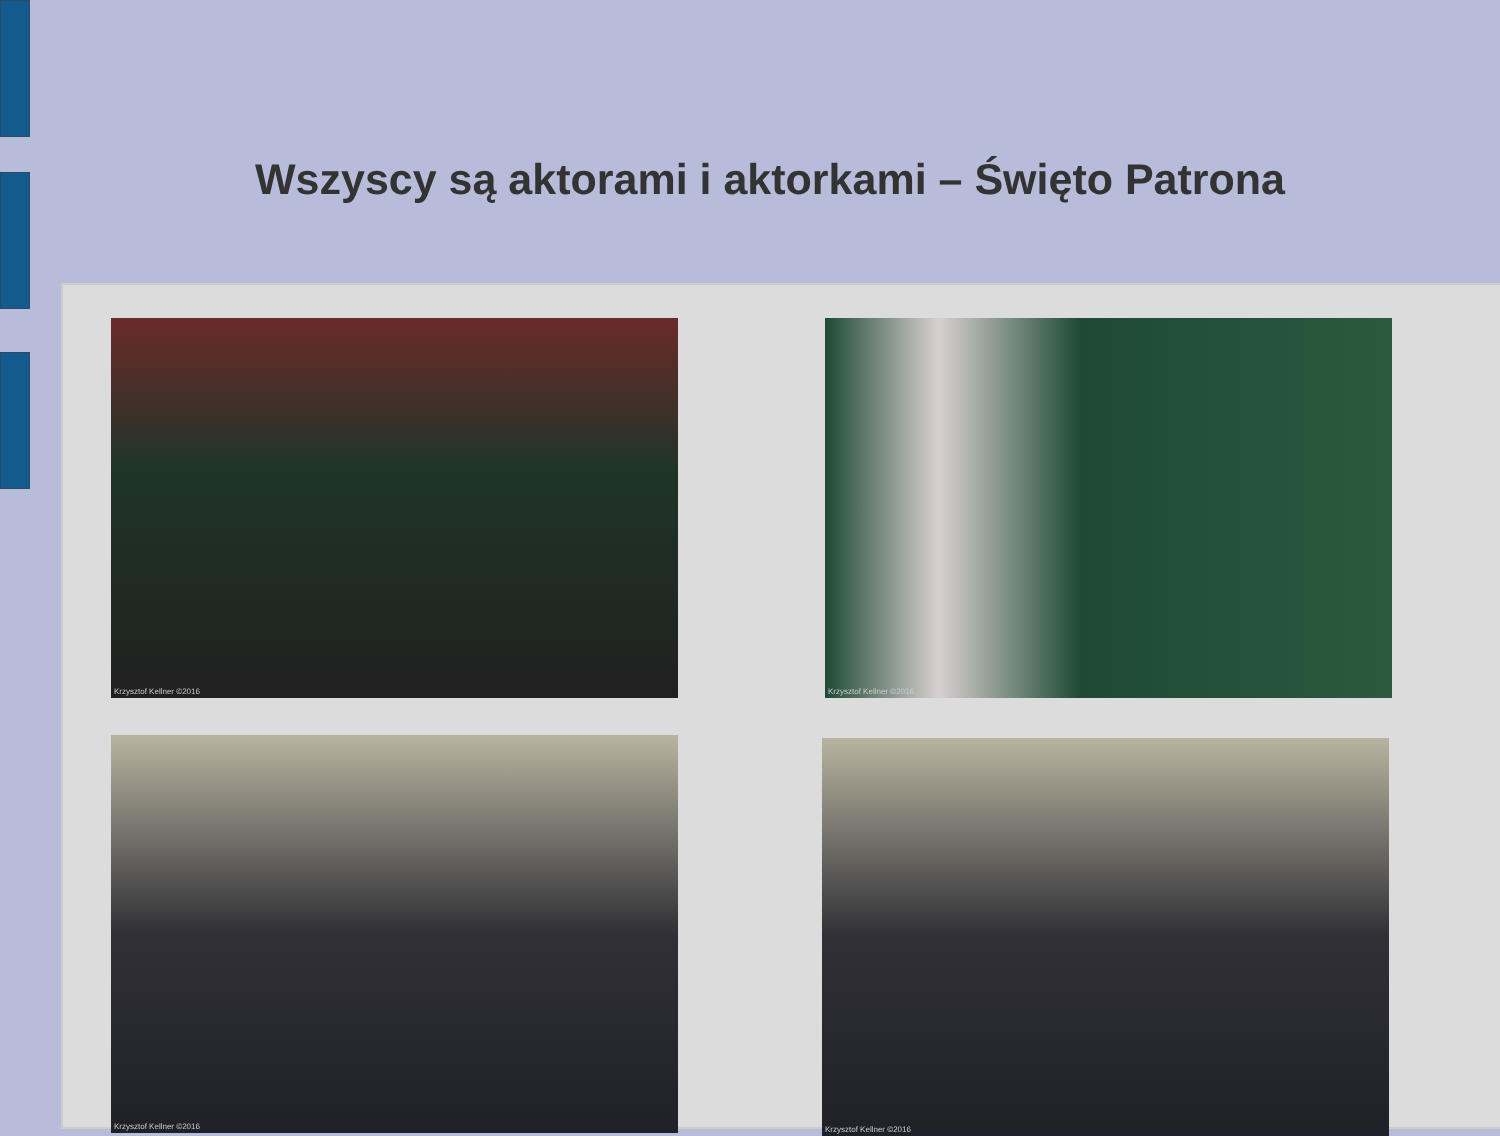Wszyscy są aktorami i aktorkami – Święto Patrona
Krzysztof Kellner ©2016 Krzysztof Kellner ©2016
Krzysztof Kellner ©2016 Krzysztof Kellner ©2016